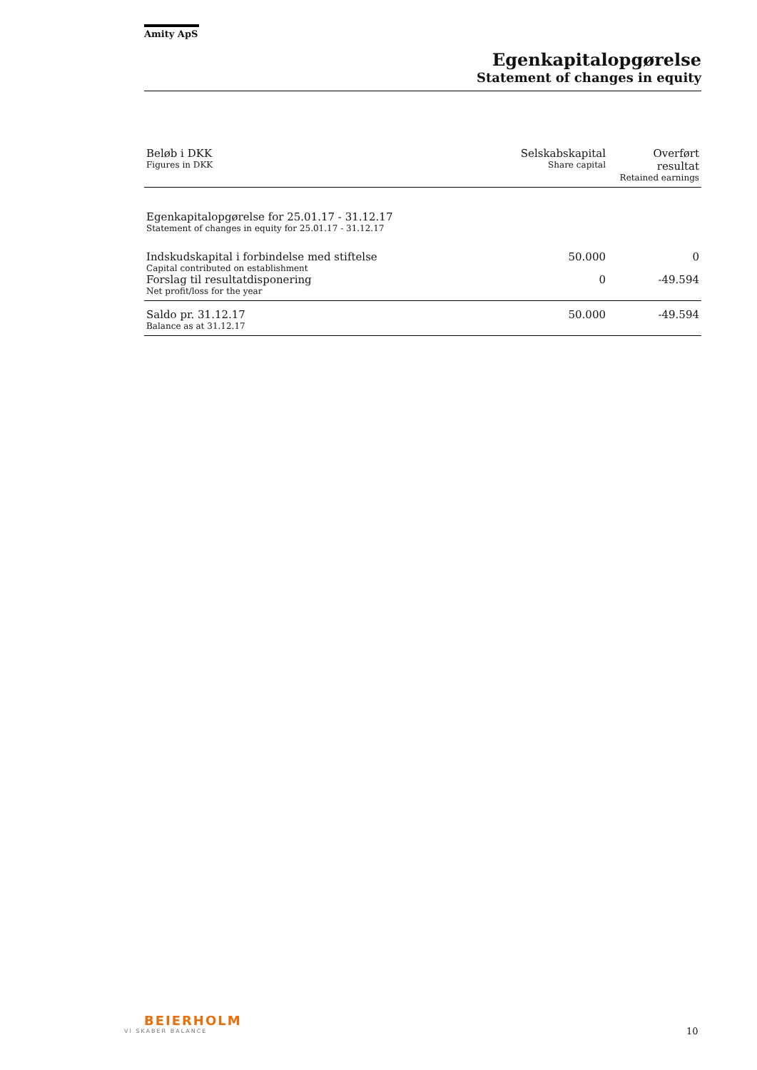Amity ApS
Egenkapitalopgørelse
Statement of changes in equity
| Beløb i DKK Figures in DKK | Selskabskapital Share capital | Overført resultat Retained earnings |
| --- | --- | --- |
| Egenkapitalopgørelse for 25.01.17 - 31.12.17 Statement of changes in equity for 25.01.17 - 31.12.17 | | |
| Indskudskapital i forbindelse med stiftelse Capital contributed on establishment | 50.000 | 0 |
| Forslag til resultatdisponering Net profit/loss for the year | 0 | -49.594 |
| Saldo pr. 31.12.17 Balance as at 31.12.17 | 50.000 | -49.594 |
BEIERHOLM
VI SKABER BALANCE
10